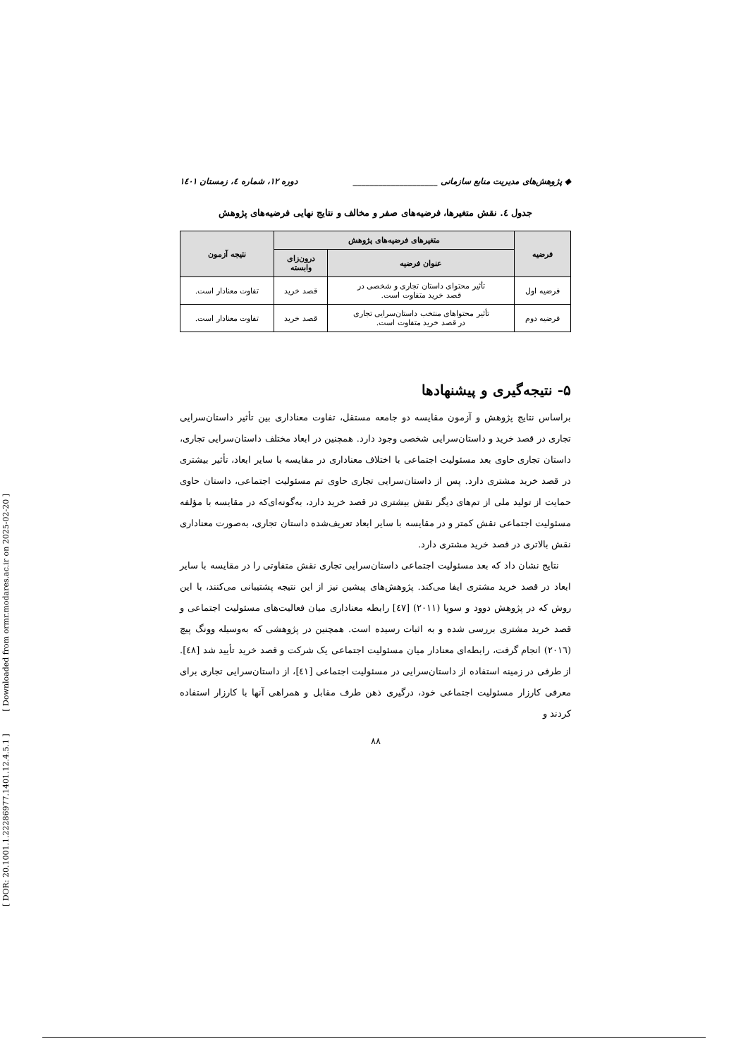[ DOR: 20.1001.1.22286977.1401.12.4.5.1 ] [ Downloaded from ormr.modares.ac.ir on 2025-02-20 ]
◆ پژوهش‌های مدیریت منابع سازمانی ____________________ دوره ۱۲، شماره ٤، زمستان ۱٤۰۱
جدول ٤. نقش متغیرها، فرضیه‌های صفر و مخالف و نتایج نهایی فرضیه‌های پژوهش
| فرضیه | متغیرهای فرضیه‌های پژوهش | | نتیجه آزمون |
| --- | --- | --- | --- |
| | عنوان فرضیه | درون‌زای وابسته | |
| فرضیه اول | تأثیر محتوای داستان تجاری و شخصی در قصد خرید متفاوت است. | قصد خرید | تفاوت معنادار است. |
| فرضیه دوم | تأثیر محتواهای منتخب داستان‌سرایی تجاری در قصد خرید متفاوت است. | قصد خرید | تفاوت معنادار است. |
۵- نتیجه‌گیری و پیشنهادها
براساس نتایج پژوهش و آزمون مقایسه دو جامعه مستقل، تفاوت معناداری بین تأثیر داستان‌سرایی تجاری در قصد خرید و داستان‌سرایی شخصی وجود دارد. همچنین در ابعاد مختلف داستان‌سرایی تجاری، داستان تجاری حاوی بعد مسئولیت اجتماعی با اختلاف معناداری در مقایسه با سایر ابعاد، تأثیر بیشتری در قصد خرید مشتری دارد. پس از داستان‌سرایی تجاری حاوی تم مسئولیت اجتماعی، داستان حاوی حمایت از تولید ملی از تم‌های دیگر نقش بیشتری در قصد خرید دارد، به‌گونه‌ای‌که در مقایسه با مؤلفه مسئولیت اجتماعی نقش کمتر و در مقایسه با سایر ابعاد تعریف‌شده داستان تجاری، به‌صورت معناداری نقش بالاتری در قصد خرید مشتری دارد.
نتایج نشان داد که بعد مسئولیت اجتماعی داستان‌سرایی تجاری نقش متفاوتی را در مقایسه با سایر ابعاد در قصد خرید مشتری ایفا می‌کند. پژوهش‌های پیشین نیز از این نتیجه پشتیبانی می‌کنند، با این روش که در پژوهش دوود و سوپا (۲۰۱۱) [٤٧] رابطه معناداری میان فعالیت‌های مسئولیت اجتماعی و قصد خرید مشتری بررسی شده و به اثبات رسیده است. همچنین در پژوهشی که به‌وسیله وونگ پیچ (۲۰۱٦) انجام گرفت، رابطه‌ای معنادار میان مسئولیت اجتماعی یک شرکت و قصد خرید تأیید شد [٤٨]. از طرفی در زمینه استفاده از داستان‌سرایی در مسئولیت اجتماعی [٤١]، از داستان‌سرایی تجاری برای معرفی کارزار مسئولیت اجتماعی خود، درگیری ذهن طرف مقابل و همراهی آنها با کارزار استفاده کردند و
۸۸